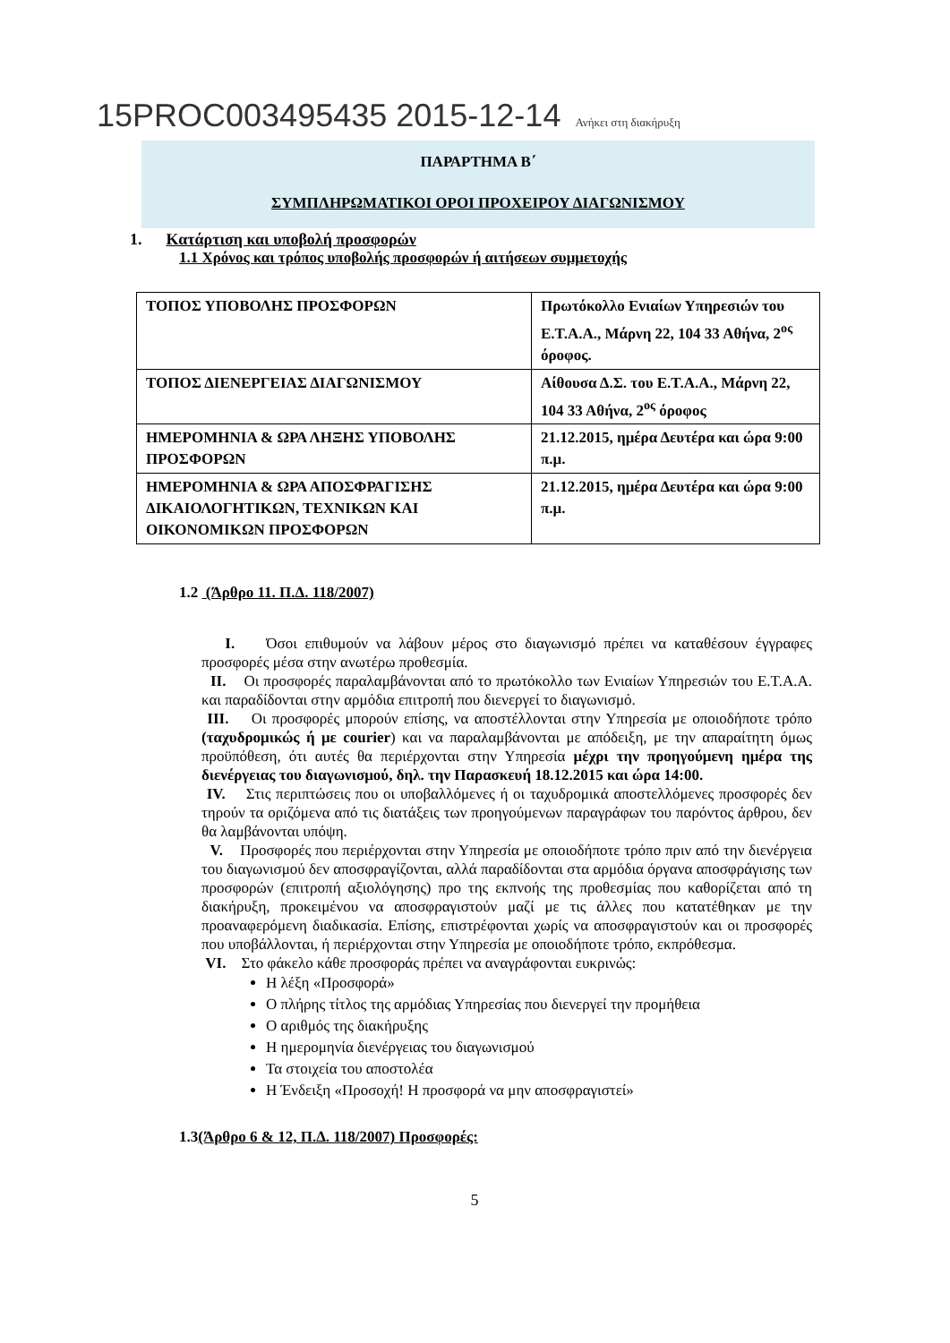15PROC003495435 2015-12-14 Ανήκει στη διακήρυξη
ΠΑΡΑΡΤΗΜΑ Β΄
ΣΥΜΠΛΗΡΩΜΑΤΙΚΟΙ ΟΡΟΙ ΠΡΟΧΕΙΡΟΥ ΔΙΑΓΩΝΙΣΜΟΥ
1. Κατάρτιση και υποβολή προσφορών
1.1 Χρόνος και τρόπος υποβολής προσφορών ή αιτήσεων συμμετοχής
| ΤΟΠΟΣ ΥΠΟΒΟΛΗΣ ΠΡΟΣΦΟΡΩΝ | Πρωτόκολλο Ενιαίων Υπηρεσιών του Ε.Τ.Α.Α., Μάρνη 22, 104 33 Αθήνα, 2<sup>ος</sup> όροφος. |
| ΤΟΠΟΣ ΔΙΕΝΕΡΓΕΙΑΣ ΔΙΑΓΩΝΙΣΜΟΥ | Αίθουσα Δ.Σ. του Ε.Τ.Α.Α., Μάρνη 22, 104 33 Αθήνα, 2<sup>ος</sup> όροφος |
| ΗΜΕΡΟΜΗΝΙΑ & ΩΡΑ ΛΗΞΗΣ ΥΠΟΒΟΛΗΣ ΠΡΟΣΦΟΡΩΝ | 21.12.2015, ημέρα Δευτέρα και ώρα 9:00 π.μ. |
| ΗΜΕΡΟΜΗΝΙΑ & ΩΡΑ ΑΠΟΣΦΡΑΓΙΣΗΣ ΔΙΚΑΙΟΛΟΓΗΤΙΚΩΝ, ΤΕΧΝΙΚΩΝ ΚΑΙ ΟΙΚΟΝΟΜΙΚΩΝ ΠΡΟΣΦΟΡΩΝ | 21.12.2015, ημέρα Δευτέρα και ώρα 9:00 π.μ. |
1.2 (Άρθρο 11. Π.Δ. 118/2007)
I. Όσοι επιθυμούν να λάβουν μέρος στο διαγωνισμό πρέπει να καταθέσουν έγγραφες προσφορές μέσα στην ανωτέρω προθεσμία.
II. Οι προσφορές παραλαμβάνονται από το πρωτόκολλο των Ενιαίων Υπηρεσιών του Ε.Τ.Α.Α. και παραδίδονται στην αρμόδια επιτροπή που διενεργεί το διαγωνισμό.
III. Οι προσφορές μπορούν επίσης, να αποστέλλονται στην Υπηρεσία με οποιοδήποτε τρόπο (ταχυδρομικώς ή με courier) και να παραλαμβάνονται με απόδειξη, με την απαραίτητη όμως προϋπόθεση, ότι αυτές θα περιέρχονται στην Υπηρεσία μέχρι την προηγούμενη ημέρα της διενέργειας του διαγωνισμού, δηλ. την Παρασκευή 18.12.2015 και ώρα 14:00.
IV. Στις περιπτώσεις που οι υποβαλλόμενες ή οι ταχυδρομικά αποστελλόμενες προσφορές δεν τηρούν τα οριζόμενα από τις διατάξεις των προηγούμενων παραγράφων του παρόντος άρθρου, δεν θα λαμβάνονται υπόψη.
V. Προσφορές που περιέρχονται στην Υπηρεσία με οποιοδήποτε τρόπο πριν από την διενέργεια του διαγωνισμού δεν αποσφραγίζονται, αλλά παραδίδονται στα αρμόδια όργανα αποσφράγισης των προσφορών (επιτροπή αξιολόγησης) προ της εκπνοής της προθεσμίας που καθορίζεται από τη διακήρυξη, προκειμένου να αποσφραγιστούν μαζί με τις άλλες που κατατέθηκαν με την προαναφερόμενη διαδικασία. Επίσης, επιστρέφονται χωρίς να αποσφραγιστούν και οι προσφορές που υποβάλλονται, ή περιέρχονται στην Υπηρεσία με οποιοδήποτε τρόπο, εκπρόθεσμα.
VI. Στο φάκελο κάθε προσφοράς πρέπει να αναγράφονται ευκρινώς:
Η λέξη «Προσφορά»
Ο πλήρης τίτλος της αρμόδιας Υπηρεσίας που διενεργεί την προμήθεια
Ο αριθμός της διακήρυξης
Η ημερομηνία διενέργειας του διαγωνισμού
Τα στοιχεία του αποστολέα
Η Ένδειξη «Προσοχή! Η προσφορά να μην αποσφραγιστεί»
1.3(Άρθρο 6 & 12, Π.Δ. 118/2007) Προσφορές:
5